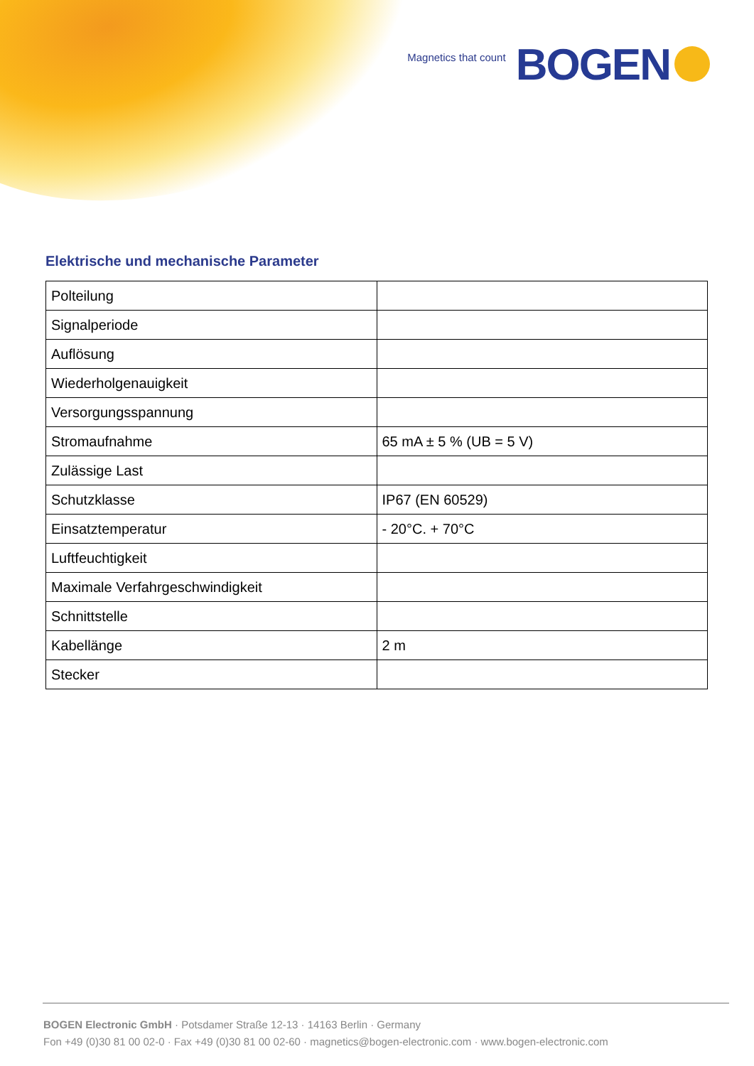Magnetics that count BOGEN
Elektrische und mechanische Parameter
| Polteilung | |
| Signalperiode | |
| Auflösung | |
| Wiederholgenauigkeit | |
| Versorgungsspannung | |
| Stromaufnahme | 65 mA ± 5 % (UB = 5 V) |
| Zulässige Last | |
| Schutzklasse | IP67 (EN 60529) |
| Einsatztemperatur | - 20°C. + 70°C |
| Luftfeuchtigkeit | |
| Maximale Verfahrgeschwindigkeit | |
| Schnittstelle | |
| Kabellänge | 2 m |
| Stecker | |
BOGEN Electronic GmbH · Potsdamer Straße 12-13 · 14163 Berlin · Germany
Fon +49 (0)30 81 00 02-0 · Fax +49 (0)30 81 00 02-60 · magnetics@bogen-electronic.com · www.bogen-electronic.com